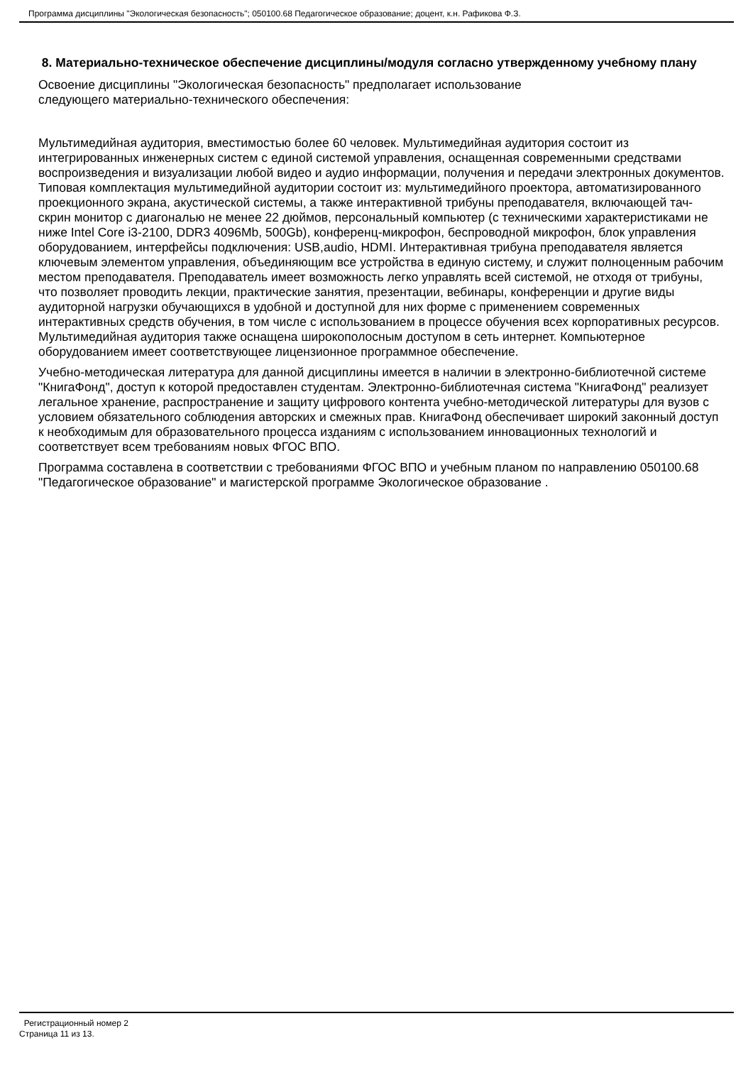Программа дисциплины "Экологическая безопасность"; 050100.68 Педагогическое образование; доцент, к.н. Рафикова Ф.З.
8. Материально-техническое обеспечение дисциплины/модуля согласно утвержденному учебному плану
Освоение дисциплины "Экологическая безопасность" предполагает использование
следующего материально-технического обеспечения:
Мультимедийная аудитория, вместимостью более 60 человек. Мультимедийная аудитория состоит из интегрированных инженерных систем с единой системой управления, оснащенная современными средствами воспроизведения и визуализации любой видео и аудио информации, получения и передачи электронных документов. Типовая комплектация мультимедийной аудитории состоит из: мультимедийного проектора, автоматизированного проекционного экрана, акустической системы, а также интерактивной трибуны преподавателя, включающей тач-скрин монитор с диагональю не менее 22 дюймов, персональный компьютер (с техническими характеристиками не ниже Intel Core i3-2100, DDR3 4096Mb, 500Gb), конференц-микрофон, беспроводной микрофон, блок управления оборудованием, интерфейсы подключения: USB,audio, HDMI. Интерактивная трибуна преподавателя является ключевым элементом управления, объединяющим все устройства в единую систему, и служит полноценным рабочим местом преподавателя. Преподаватель имеет возможность легко управлять всей системой, не отходя от трибуны, что позволяет проводить лекции, практические занятия, презентации, вебинары, конференции и другие виды аудиторной нагрузки обучающихся в удобной и доступной для них форме с применением современных интерактивных средств обучения, в том числе с использованием в процессе обучения всех корпоративных ресурсов. Мультимедийная аудитория также оснащена широкополосным доступом в сеть интернет. Компьютерное оборудованием имеет соответствующее лицензионное программное обеспечение.
Учебно-методическая литература для данной дисциплины имеется в наличии в электронно-библиотечной системе "КнигаФонд", доступ к которой предоставлен студентам. Электронно-библиотечная система "КнигаФонд" реализует легальное хранение, распространение и защиту цифрового контента учебно-методической литературы для вузов с условием обязательного соблюдения авторских и смежных прав. КнигаФонд обеспечивает широкий законный доступ к необходимым для образовательного процесса изданиям с использованием инновационных технологий и соответствует всем требованиям новых ФГОС ВПО.
Программа составлена в соответствии с требованиями ФГОС ВПО и учебным планом по направлению 050100.68 "Педагогическое образование" и магистерской программе Экологическое образование .
Регистрационный номер 2
Страница 11 из 13.